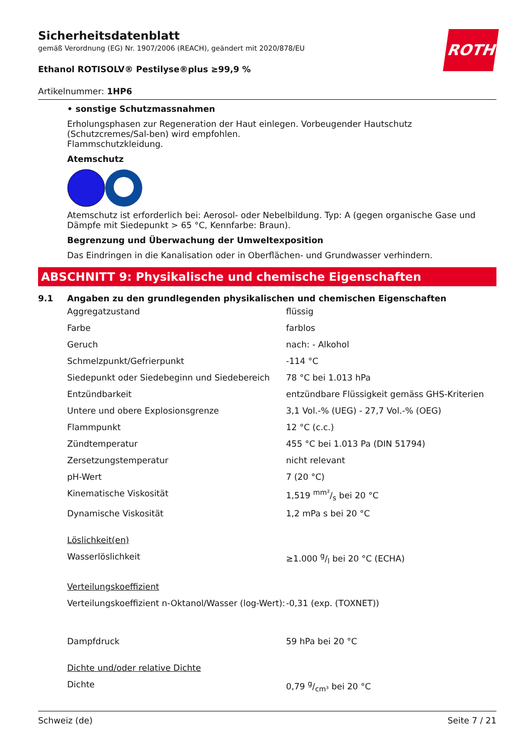ROTH
Sicherheitsdatenblatt
gemäß Verordnung (EG) Nr. 1907/2006 (REACH), geändert mit 2020/878/EU
Ethanol ROTISOLV® Pestilyse®plus ≥99,9 %
Artikelnummer: 1HP6
• sonstige Schutzmassnahmen
Erholungsphasen zur Regeneration der Haut einlegen. Vorbeugender Hautschutz (Schutzcremes/Sal-ben) wird empfohlen.
Flammschutzkleidung.
Atemschutz
Atemschutz ist erforderlich bei: Aerosol- oder Nebelbildung. Typ: A (gegen organische Gase und Dämpfe mit Siedepunkt > 65 °C, Kennfarbe: Braun).
Begrenzung und Überwachung der Umweltexposition
Das Eindringen in die Kanalisation oder in Oberflächen- und Grundwasser verhindern.
ABSCHNITT 9: Physikalische und chemische Eigenschaften
9.1 Angaben zu den grundlegenden physikalischen und chemischen Eigenschaften
| Aggregatzustand | flüssig |
| Farbe | farblos |
| Geruch | nach: - Alkohol |
| Schmelzpunkt/Gefrierpunkt | -114 °C |
| Siedepunkt oder Siedebeginn und Siedebereich | 78 °C bei 1.013 hPa |
| Entzündbarkeit | entzündbare Flüssigkeit gemäss GHS-Kriterien |
| Untere und obere Explosionsgrenze | 3,1 Vol.-% (UEG) - 27,7 Vol.-% (OEG) |
| Flammpunkt | 12 °C (c.c.) |
| Zündtemperatur | 455 °C bei 1.013 Pa (DIN 51794) |
| Zersetzungstemperatur | nicht relevant |
| pH-Wert | 7 (20 °C) |
| Kinematische Viskosität | 1,519 mm²/s bei 20 °C |
| Dynamische Viskosität | 1,2 mPa s bei 20 °C |
| Löslichkeit(en) | |
| Wasserlöslichkeit | ≥1.000 g/l bei 20 °C (ECHA) |
| Verteilungskoeffizient | |
| Verteilungskoeffizient n-Oktanol/Wasser (log-Wert): | -0,31 (exp. (TOXNET)) |
| Dampfdruck | 59 hPa bei 20 °C |
| Dichte und/oder relative Dichte | |
| Dichte | 0,79 g/cm³ bei 20 °C |
Schweiz (de) Seite 7 / 21